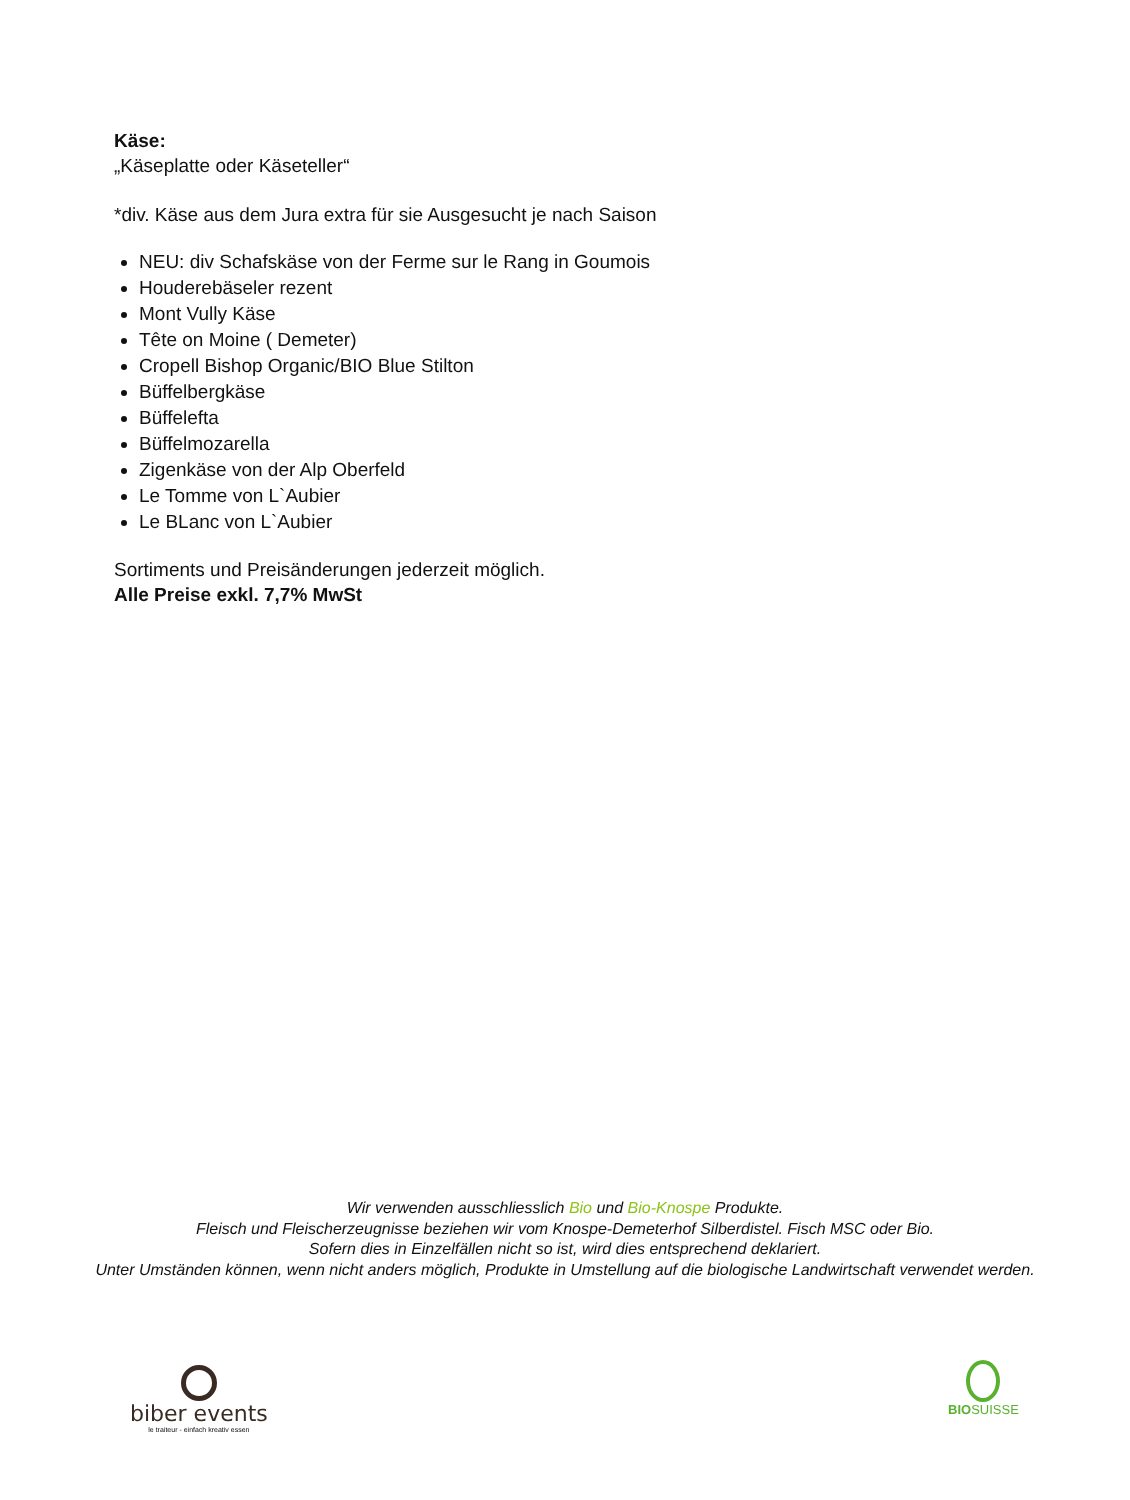Käse:
„Käseplatte oder Käseteller“
*div. Käse aus dem Jura extra für sie Ausgesucht je nach Saison
NEU: div Schafskäse von der Ferme sur le Rang in Goumois
Houderebäseler rezent
Mont Vully Käse
Tête on Moine ( Demeter)
Cropell Bishop Organic/BIO Blue Stilton
Büffelbergkäse
Büffelefta
Büffelmozarella
Zigenkäse von der Alp Oberfeld
Le Tomme von L`Aubier
Le BLanc von L`Aubier
Sortiments und Preisänderungen jederzeit möglich.
Alle Preise exkl. 7,7% MwSt
Wir verwenden ausschliesslich Bio und Bio-Knospe Produkte.
Fleisch und Fleischerzeugnisse beziehen wir vom Knospe-Demeterhof Silberdistel. Fisch MSC oder Bio.
Sofern dies in Einzelfällen nicht so ist, wird dies entsprechend deklariert.
Unter Umständen können, wenn nicht anders möglich, Produkte in Umstellung auf die biologische Landwirtschaft verwendet werden.
biber events
le traiteur - einfach kreativ essen
BIO SUISSE